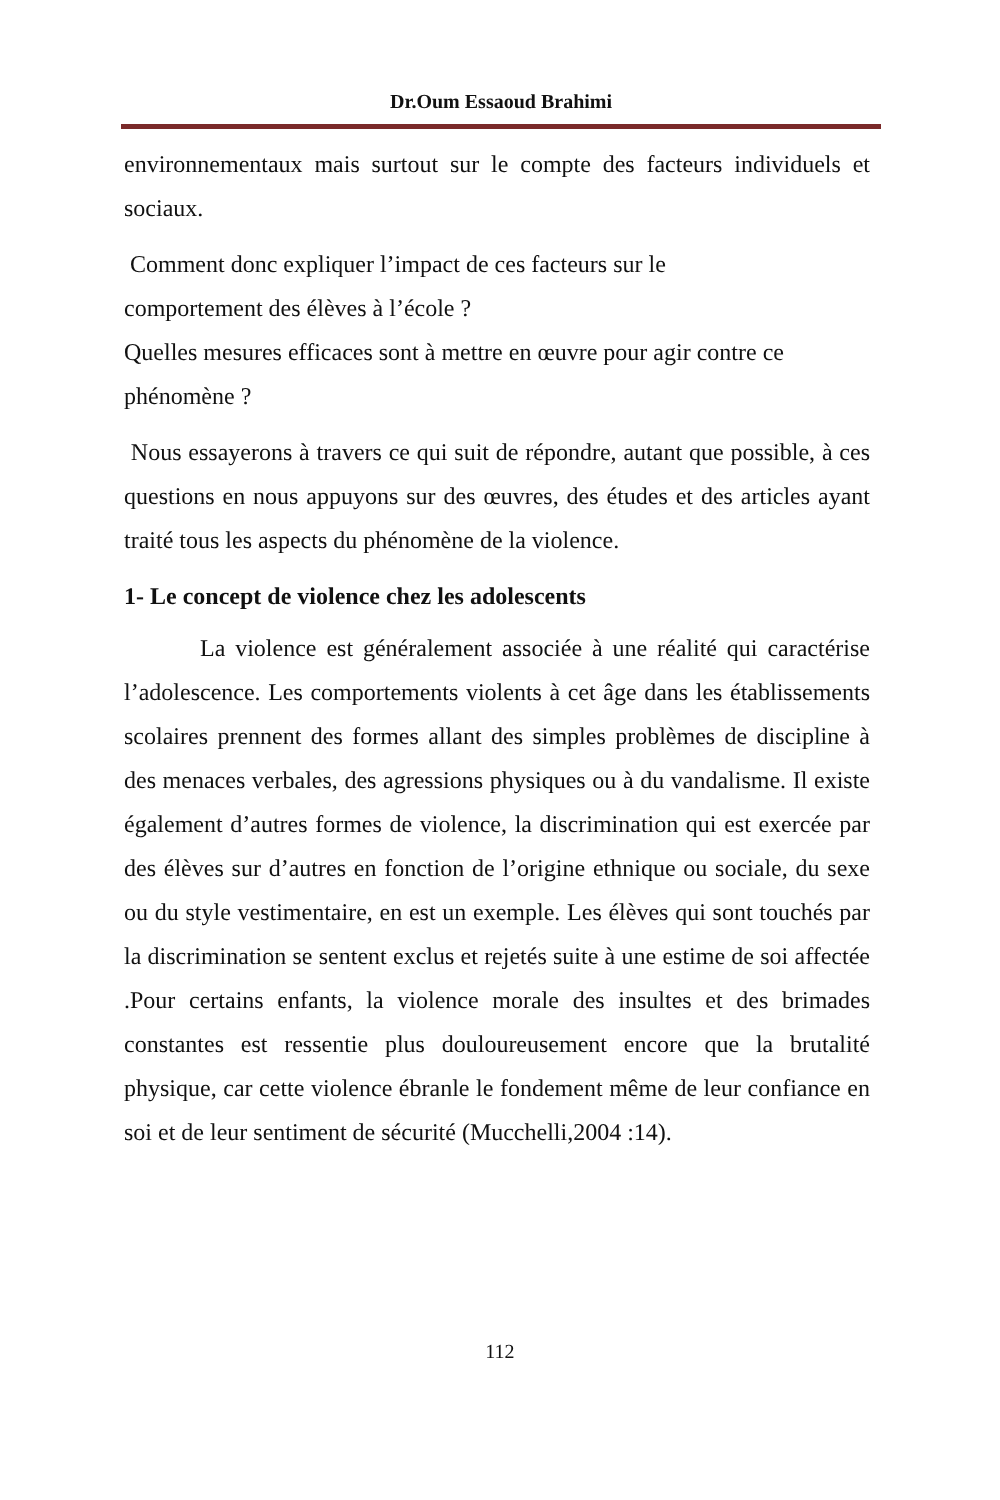Dr.Oum Essaoud Brahimi
environnementaux mais surtout sur le compte des facteurs individuels et sociaux.
Comment donc expliquer l’impact de ces facteurs sur le
comportement des élèves à l’école ?
Quelles mesures efficaces sont à mettre en œuvre pour agir contre ce phénomène ?
Nous essayerons à travers ce qui suit de répondre, autant que possible, à ces questions en nous appuyons sur des œuvres, des études et des articles ayant traité tous les aspects du phénomène de la violence.
1- Le concept de violence chez les adolescents
La violence est généralement associée à une réalité qui caractérise l’adolescence. Les comportements violents à cet âge dans les établissements scolaires prennent des formes allant des simples problèmes de discipline à des menaces verbales, des agressions physiques ou à du vandalisme. Il existe également d’autres formes de violence, la discrimination qui est exercée par des élèves sur d’autres en fonction de l’origine ethnique ou sociale, du sexe ou du style vestimentaire, en est un exemple. Les élèves qui sont touchés par la discrimination se sentent exclus et rejetés suite à une estime de soi affectée .Pour certains enfants, la violence morale des insultes et des brimades constantes est ressentie plus douloureusement encore que la brutalité physique, car cette violence ébranle le fondement même de leur confiance en soi et de leur sentiment de sécurité (Mucchelli,2004 :14).
112